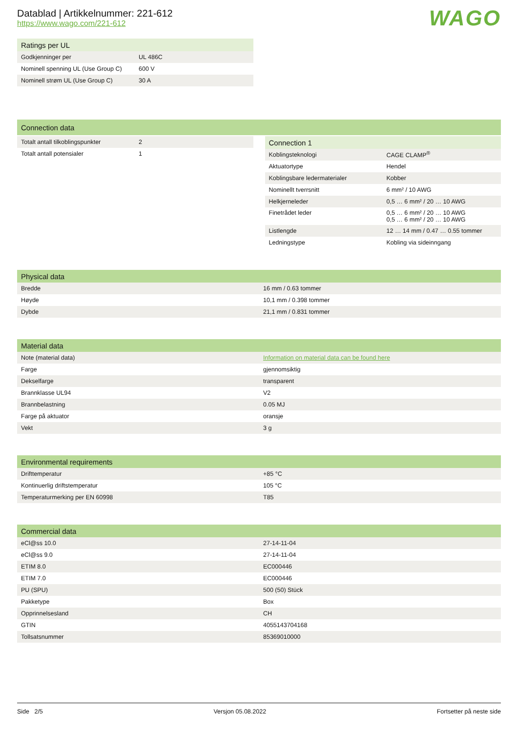Datablad | Artikkelnummer: 221-612
https://www.wago.com/221-612
WAGO
| Ratings per UL | |
| --- | --- |
| Godkjenninger per | UL 486C |
| Nominell spenning UL (Use Group C) | 600 V |
| Nominell strøm UL (Use Group C) | 30 A |
| Connection data |
| --- |
| Totalt antall tilkoblingspunkter | 2 |
| Totalt antall potensialer | 1 |
| Connection 1 | |
| --- | --- |
| Koblingsteknologi | CAGE CLAMP<sup>®</sup> |
| Aktuatortype | Hendel |
| Koblingsbare ledermaterialer | Kobber |
| Nominellt tverrsnitt | 6 mm² / 10 AWG |
| Helkjerneleder | 0,5 … 6 mm² / 20 … 10 AWG |
| Finetrådet leder | 0,5 … 6 mm² / 20 … 10 AWG 0,5 … 6 mm² / 20 … 10 AWG |
| Listlengde | 12 … 14 mm / 0.47 … 0.55 tommer |
| Ledningstype | Kobling via sideinngang |
| Physical data | |
| --- | --- |
| Bredde | 16 mm / 0.63 tommer |
| Høyde | 10,1 mm / 0.398 tommer |
| Dybde | 21,1 mm / 0.831 tommer |
| Material data | |
| --- | --- |
| Note (material data) | Information on material data can be found here |
| Farge | gjennomsiktig |
| Dekselfarge | transparent |
| Brannklasse UL94 | V2 |
| Brannbelastning | 0.05 MJ |
| Farge på aktuator | oransje |
| Vekt | 3 g |
| Environmental requirements | |
| --- | --- |
| Drifttemperatur | +85 °C |
| Kontinuerlig driftstemperatur | 105 °C |
| Temperaturmerking per EN 60998 | T85 |
| Commercial data | |
| --- | --- |
| eCl@ss 10.0 | 27-14-11-04 |
| eCl@ss 9.0 | 27-14-11-04 |
| ETIM 8.0 | EC000446 |
| ETIM 7.0 | EC000446 |
| PU (SPU) | 500 (50) Stück |
| Pakketype | Box |
| Opprinnelsesland | CH |
| GTIN | 4055143704168 |
| Tollsatsnummer | 85369010000 |
Side 2/5 Versjon 05.08.2022 Fortsetter på neste side